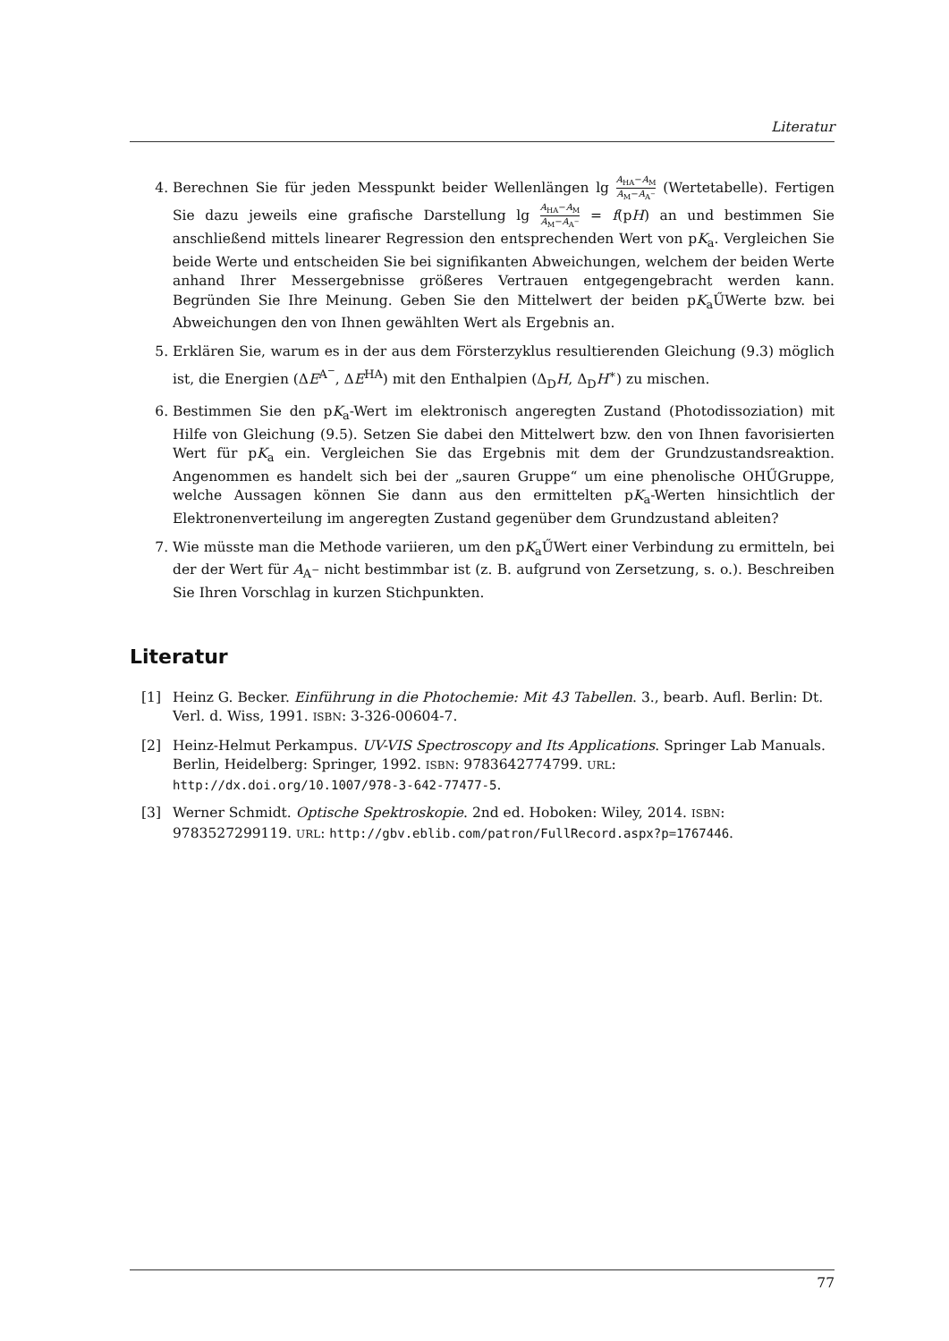Literatur
4. Berechnen Sie für jeden Messpunkt beider Wellenlängen lg A<sub>HA</sub>−A<sub>M</sub> A<sub>M</sub>−A<sub>A<sup>−</sup></sub> (Wertetabelle). Fertigen Sie dazu jeweils eine grafische Darstellung lg A<sub>HA</sub>−A<sub>M</sub> A<sub>M</sub>−A<sub>A<sup>−</sup></sub> = f(pH) an und bestimmen Sie anschließend mittels linearer Regression den entsprechenden Wert von pK<sub>a</sub>. Vergleichen Sie beide Werte und entscheiden Sie bei signifikanten Abweichungen, welchem der beiden Werte anhand Ihrer Messergebnisse größeres Vertrauen entgegengebracht werden kann. Begründen Sie Ihre Meinung. Geben Sie den Mittelwert der beiden pK<sub>a</sub>ŰWerte bzw. bei Abweichungen den von Ihnen gewählten Wert als Ergebnis an.
5. Erklären Sie, warum es in der aus dem Försterzyklus resultierenden Gleichung (9.3) möglich ist, die Energien (ΔE<sup>A<sup>−</sup></sup>, ΔE<sup>HA</sup>) mit den Enthalpien (Δ<sub>D</sub>H, Δ<sub>D</sub>H<sup>∗</sup>) zu mischen.
6. Bestimmen Sie den pK<sub>a</sub>-Wert im elektronisch angeregten Zustand (Photodissoziation) mit Hilfe von Gleichung (9.5). Setzen Sie dabei den Mittelwert bzw. den von Ihnen favorisierten Wert für pK<sub>a</sub> ein. Vergleichen Sie das Ergebnis mit dem der Grundzustandsreaktion. Angenommen es handelt sich bei der „sauren Gruppe“ um eine phenolische OHŰGruppe, welche Aussagen können Sie dann aus den ermittelten pK<sub>a</sub>-Werten hinsichtlich der Elektronenverteilung im angeregten Zustand gegenüber dem Grundzustand ableiten?
7. Wie müsste man die Methode variieren, um den pK<sub>a</sub>ŰWert einer Verbindung zu ermitteln, bei der der Wert für A<sub>A<sup>−</sup></sub> nicht bestimmbar ist (z. B. aufgrund von Zersetzung, s. o.). Beschreiben Sie Ihren Vorschlag in kurzen Stichpunkten.
Literatur
[1] Heinz G. Becker. Einführung in die Photochemie: Mit 43 Tabellen. 3., bearb. Aufl. Berlin: Dt. Verl. d. Wiss, 1991. ISBN: 3-326-00604-7.
[2] Heinz-Helmut Perkampus. UV-VIS Spectroscopy and Its Applications. Springer Lab Manuals. Berlin, Heidelberg: Springer, 1992. ISBN: 9783642774799. URL: http://dx.doi.org/10.1007/978-3-642-77477-5.
[3] Werner Schmidt. Optische Spektroskopie. 2nd ed. Hoboken: Wiley, 2014. ISBN: 9783527299119. URL: http://gbv.eblib.com/patron/FullRecord.aspx?p=1767446.
77